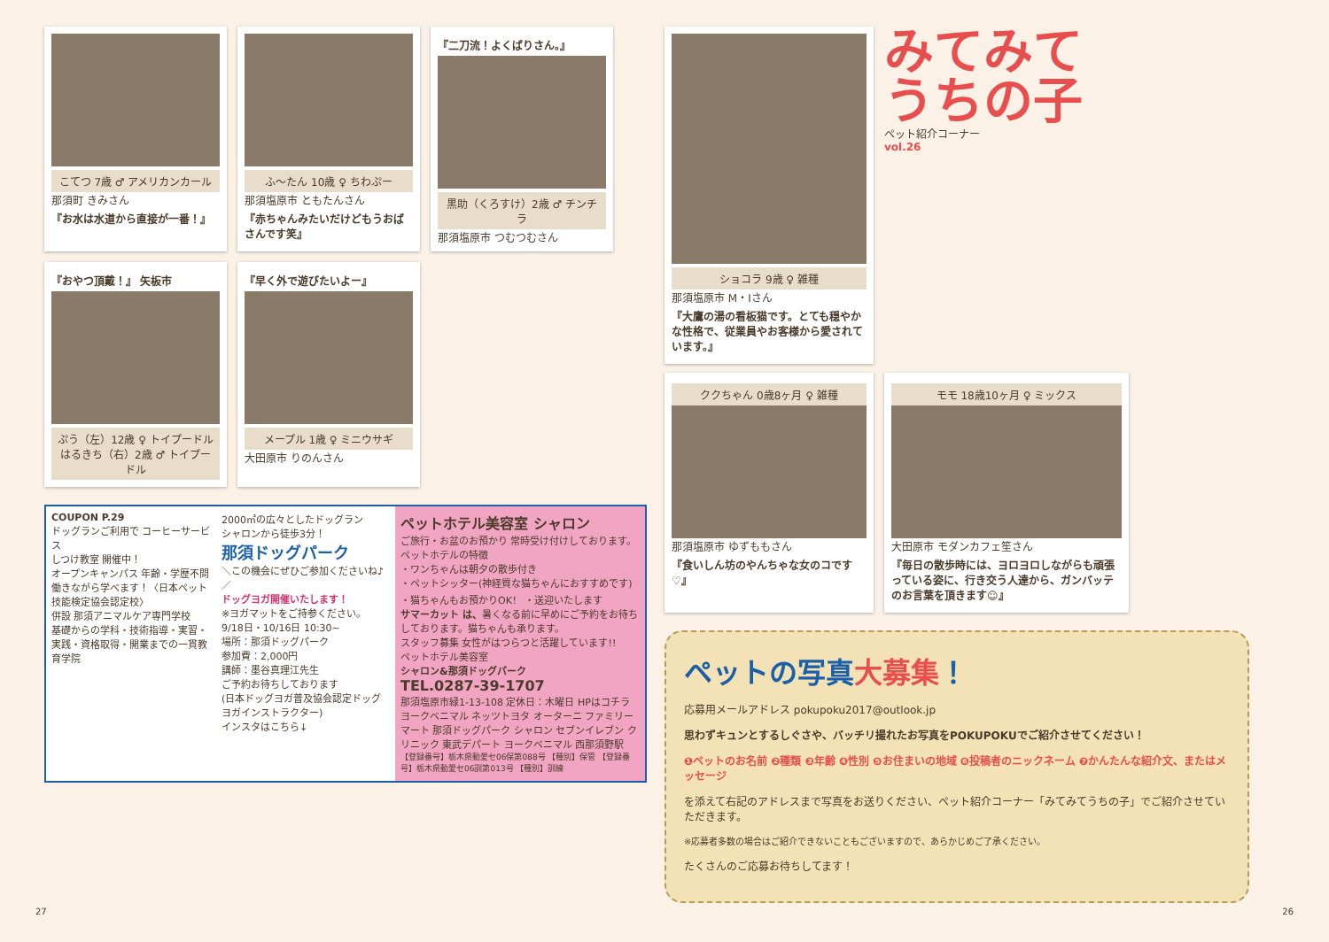こてつ 7歳 ♂ アメリカンカール
那須町 きみさん
『お水は水道から直接が一番！』
ふ〜たん 10歳 ♀ ちわぷー
那須塩原市 ともたんさん
『赤ちゃんみたいだけどもうおばさんです笑』
『二刀流！よくばりさん。』
黒助（くろすけ）2歳 ♂ チンチラ
那須塩原市 つむつむさん
『おやつ頂戴！』 矢板市
ぷう（左）12歳 ♀ トイプードル　はるきち（右）2歳 ♂ トイプードル
『早く外で遊びたいよー』
メープル 1歳 ♀ ミニウサギ
大田原市 りのんさん
COUPON P.29
ドッグランご利用で コーヒーサービス
しつけ教室 開催中！
オープンキャンパス 年齢・学歴不問
働きながら学べます！〈日本ペット技能検定協会認定校〉
併設 那須アニマルケア専門学校
基礎からの学科・技術指導・実習・実践・資格取得・開業までの一貫教育学院
2000㎡の広々としたドッグラン
シャロンから徒歩3分！
那須ドッグパーク
＼この機会にぜひご参加くださいね♪／
ドッグヨガ開催いたします！
※ヨガマットをご持参ください。
9/18日・10/16日 10:30~
場所：那須ドッグパーク
参加費：2,000円
講師：墨谷真理江先生
ご予約お待ちしております
(日本ドッグヨガ普及協会認定ドッグヨガインストラクター)
インスタはこちら↓
ペットホテル美容室 シャロン
ご旅行・お盆のお預かり 常時受け付けしております。
ペットホテルの特徴
・ワンちゃんは朝夕の散歩付き
・ペットシッター(神経質な猫ちゃんにおすすめです)
・猫ちゃんもお預かりOK！ ・送迎いたします
サマーカット は、暑くなる前に早めにご予約をお待ちしております。猫ちゃんも承ります。
スタッフ募集 女性がはつらつと活躍しています!!
ペットホテル美容室
シャロン&那須ドッグパーク
TEL.0287-39-1707
那須塩原市緑1-13-108 定休日：木曜日 HPはコチラ
ヨークベニマル ネッツトヨタ オーターニ ファミリーマート 那須ドッグパーク シャロン セブンイレブン クリニック 東武デパート ヨークベニマル 西那須野駅
【登録番号】栃木県動愛セ06保第088号 【種別】保管 【登録番号】栃木県動愛セ06訓第013号 【種別】訓練
ショコラ 9歳 ♀ 雑種
那須塩原市 M・Iさん
『大鷹の湯の看板猫です。とても穏やかな性格で、従業員やお客様から愛されています。』
みてみて
うちの子
ペット紹介コーナー
vol.26
ククちゃん 0歳8ヶ月 ♀ 雑種
那須塩原市 ゆずももさん
『食いしん坊のやんちゃな女のコです♡』
モモ 18歳10ヶ月 ♀ ミックス
大田原市 モダンカフェ笙さん
『毎日の散歩時には、ヨロヨロしながらも頑張っている姿に、行き交う人達から、ガンバッテのお言葉を頂きます☺』
ペットの写真大募集！
応募用メールアドレス pokupoku2017@outlook.jp
思わずキュンとするしぐさや、バッチリ撮れたお写真をPOKUPOKUでご紹介させてください！
❶ペットのお名前 ❷種類 ❸年齢 ❹性別 ❺お住まいの地域 ❻投稿者のニックネーム ❼かんたんな紹介文、またはメッセージ
を添えて右記のアドレスまで写真をお送りください、ペット紹介コーナー「みてみてうちの子」でご紹介させていただきます。
※応募者多数の場合はご紹介できないこともございますので、あらかじめご了承ください。
たくさんのご応募お待ちしてます！
27 26